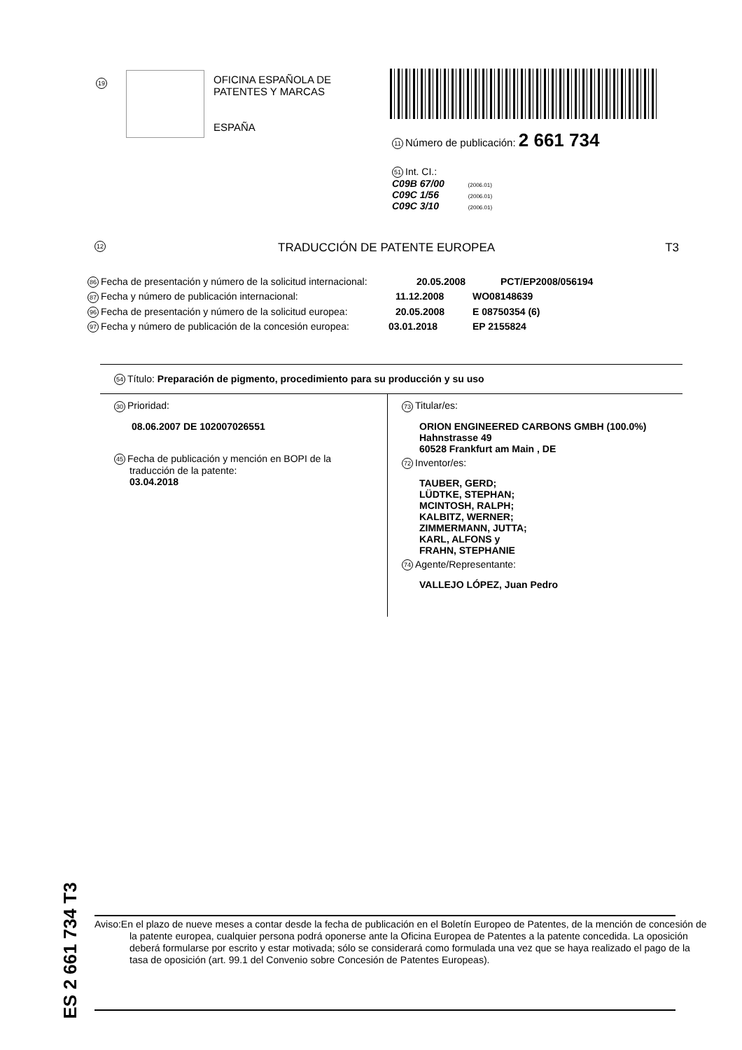19
OFICINA ESPAÑOLA DE
PATENTES Y MARCAS
ESPAÑA
11 Número de publicación: 2 661 734
51 Int. CI.:
C09B 67/00 (2006.01)
C09C 1/56 (2006.01)
C09C 3/10 (2006.01)
12 TRADUCCIÓN DE PATENTE EUROPEA T3
86 Fecha de presentación y número de la solicitud internacional: 20.05.2008 PCT/EP2008/056194
87 Fecha y número de publicación internacional: 11.12.2008 WO08148639
96 Fecha de presentación y número de la solicitud europea: 20.05.2008 E 08750354 (6)
97 Fecha y número de publicación de la concesión europea: 03.01.2018 EP 2155824
54 Título: Preparación de pigmento, procedimiento para su producción y su uso
30 Prioridad:
08.06.2007 DE 102007026551
45 Fecha de publicación y mención en BOPI de la
traducción de la patente:
03.04.2018
73 Titular/es:
ORION ENGINEERED CARBONS GMBH (100.0%)
Hahnstrasse 49
60528 Frankfurt am Main , DE
72 Inventor/es:
TAUBER, GERD;
LÜDTKE, STEPHAN;
MCINTOSH, RALPH;
KALBITZ, WERNER;
ZIMMERMANN, JUTTA;
KARL, ALFONS y
FRAHN, STEPHANIE
74 Agente/Representante:
VALLEJO LÓPEZ, Juan Pedro
ES 2 661 734 T3
Aviso:En el plazo de nueve meses a contar desde la fecha de publicación en el Boletín Europeo de Patentes, de la mención de concesión de la patente europea, cualquier persona podrá oponerse ante la Oficina Europea de Patentes a la patente concedida. La oposición deberá formularse por escrito y estar motivada; sólo se considerará como formulada una vez que se haya realizado el pago de la tasa de oposición (art. 99.1 del Convenio sobre Concesión de Patentes Europeas).